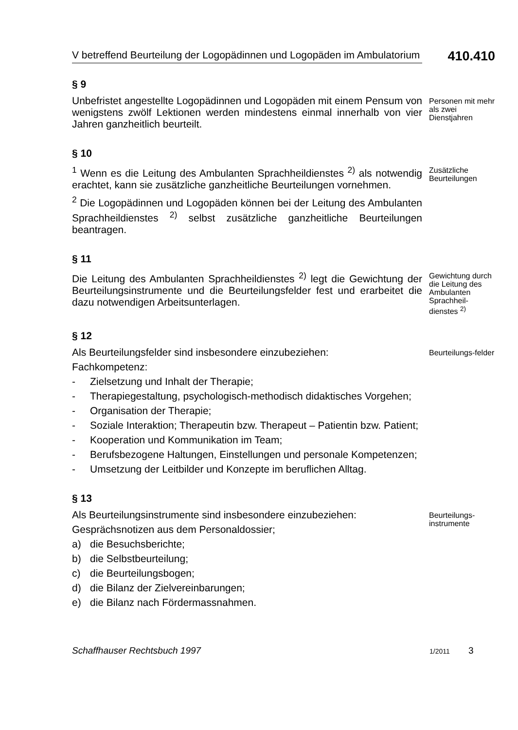V betreffend Beurteilung der Logopädinnen und Logopäden im Ambulatorium
410.410
§ 9
Unbefristet angestellte Logopädinnen und Logopäden mit einem Pensum von wenigstens zwölf Lektionen werden mindestens einmal innerhalb von vier Jahren ganzheitlich beurteilt.
Personen mit mehr als zwei Dienstjahren
§ 10
<sup>1</sup> Wenn es die Leitung des Ambulanten Sprachheildienstes <sup>2)</sup> als notwendig erachtet, kann sie zusätzliche ganzheitliche Beurteilungen vornehmen.
<sup>2</sup> Die Logopädinnen und Logopäden können bei der Leitung des Ambulanten Sprachheildienstes <sup>2)</sup> selbst zusätzliche ganzheitliche Beurteilungen beantragen.
Zusätzliche Beurteilungen
§ 11
Die Leitung des Ambulanten Sprachheildienstes <sup>2)</sup> legt die Gewichtung der Beurteilungsinstrumente und die Beurteilungsfelder fest und erarbeitet die dazu notwendigen Arbeitsunterlagen.
Gewichtung durch die Leitung des Ambulanten Sprachheil-dienstes <sup>2)</sup>
§ 12
Als Beurteilungsfelder sind insbesondere einzubeziehen:
Fachkompetenz:
- Zielsetzung und Inhalt der Therapie;
- Therapiegestaltung, psychologisch-methodisch didaktisches Vorgehen;
- Organisation der Therapie;
- Soziale Interaktion; Therapeutin bzw. Therapeut – Patientin bzw. Patient;
- Kooperation und Kommunikation im Team;
- Berufsbezogene Haltungen, Einstellungen und personale Kompetenzen;
- Umsetzung der Leitbilder und Konzepte im beruflichen Alltag.
Beurteilungs-felder
§ 13
Als Beurteilungsinstrumente sind insbesondere einzubeziehen:
Gesprächsnotizen aus dem Personaldossier;
a) die Besuchsberichte;
b) die Selbstbeurteilung;
c) die Beurteilungsbogen;
d) die Bilanz der Zielvereinbarungen;
e) die Bilanz nach Fördermassnahmen.
Beurteilungs-instrumente
Schaffhauser Rechtsbuch 1997 1/2011 3